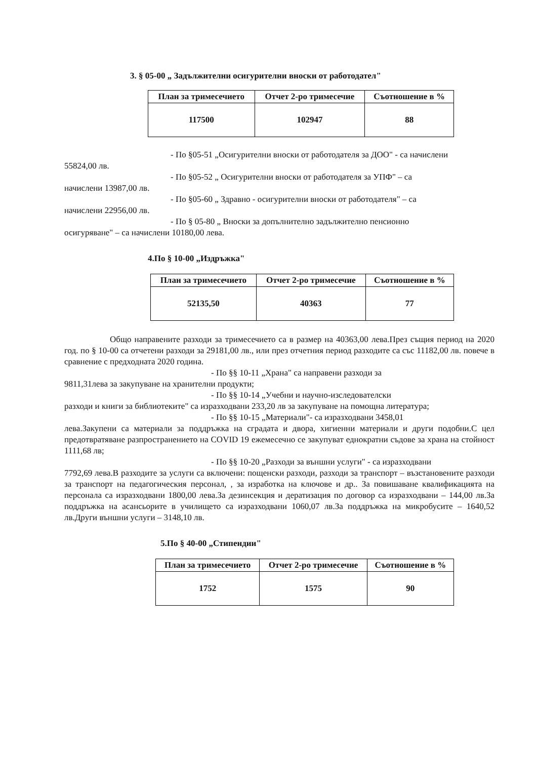3. § 05-00 „ Задължителни осигурителни вноски от работодател"
| План за тримесечието | Отчет 2-ро тримесечие | Съотношение в % |
| --- | --- | --- |
| 117500 | 102947 | 88 |
- По §05-51 „Осигурителни вноски от работодателя за ДОО" - са начислени
55824,00 лв.
- По §05-52 „ Осигурителни вноски от работодателя за УПФ" – са
начислени 13987,00 лв.
- По §05-60 „ Здравно - осигурителни вноски от работодателя" – са
начислени 22956,00 лв.
- По § 05-80 „ Вноски за допълнително задължително пенсионно
осигуряване" – са начислени 10180,00 лева.
4.По § 10-00 „Издръжка"
| План за тримесечието | Отчет 2-ро тримесечие | Съотношение в % |
| --- | --- | --- |
| 52135,50 | 40363 | 77 |
Общо направените разходи за тримесечието са в размер на 40363,00 лева.През същия период на 2020 год. по § 10-00 са отчетени разходи за 29181,00 лв., или през отчетния период разходите са със 11182,00 лв. повече в сравнение с предходната 2020 година.
- По §§ 10-11 „Храна" са направени разходи за
9811,31лева за закупуване на хранителни продукти;
- По §§ 10-14 „Учебни и научно-изследователски
разходи и книги за библиотеките" са изразходвани 233,20 лв за закупуване на помощна литература;
- По §§ 10-15 „Материали"- са изразходвани 3458,01
лева.Закупени са материали за поддръжка на сградата и двора, хигиенни материали и други подобни.С цел предотвратяване разпространението на COVID 19 ежемесечно се закупуват еднократни съдове за храна на стойност 1111,68 лв;
- По §§ 10-20 „Разходи за външни услуги" - са изразходвани
7792,69 лева.В разходите за услуги са включени: пощенски разходи, разходи за транспорт – възстановените разходи за транспорт на педагогическия персонал, , за изработка на ключове и др.. За повишаване квалификацията на персонала са изразходвани 1800,00 лева.За дезинсекция и дератизация по договор са изразходвани – 144,00 лв.За поддръжка на асансьорите в училището са изразходвани 1060,07 лв.За поддръжка на микробусите – 1640,52 лв.Други външни услуги – 3148,10 лв.
5.По § 40-00 „Стипендии"
| План за тримесечието | Отчет 2-ро тримесечие | Съотношение в % |
| --- | --- | --- |
| 1752 | 1575 | 90 |